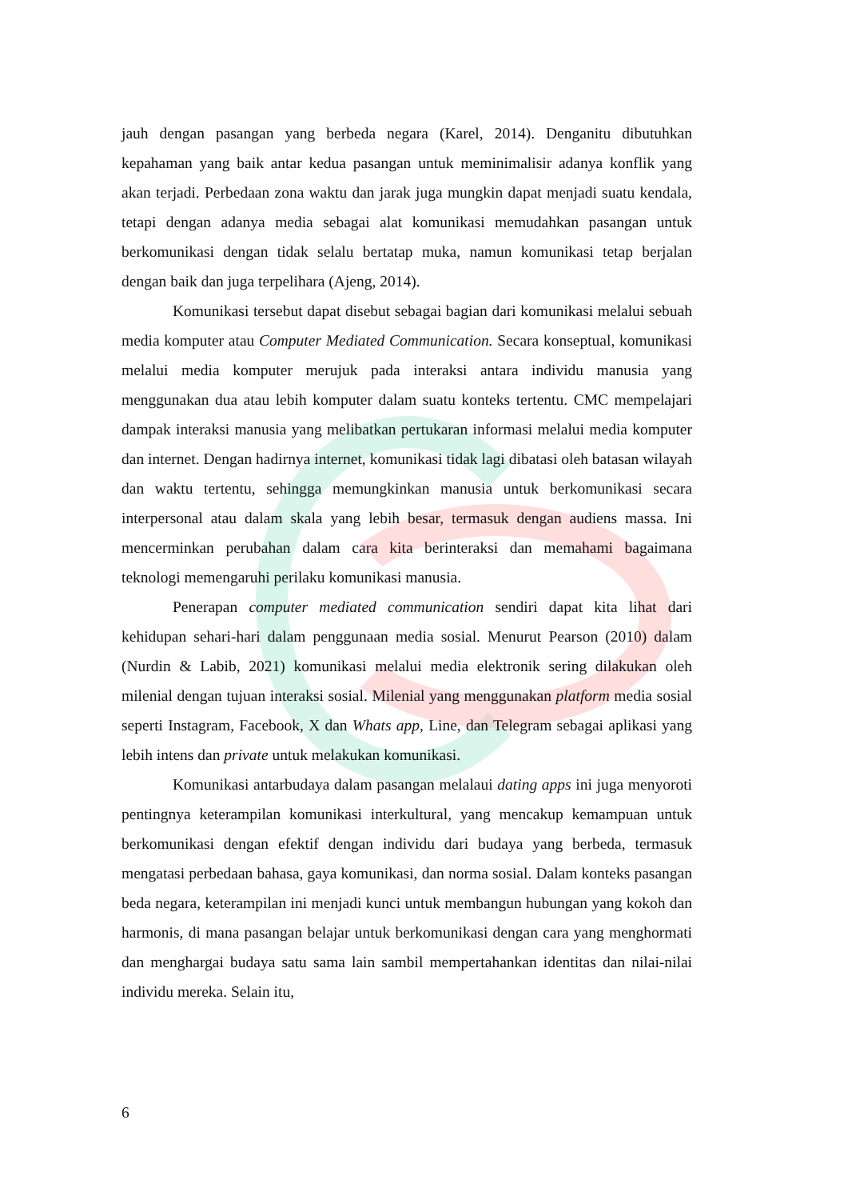jauh dengan pasangan yang berbeda negara (Karel, 2014). Denganitu dibutuhkan kepahaman yang baik antar kedua pasangan untuk meminimalisir adanya konflik yang akan terjadi. Perbedaan zona waktu dan jarak juga mungkin dapat menjadi suatu kendala, tetapi dengan adanya media sebagai alat komunikasi memudahkan pasangan untuk berkomunikasi dengan tidak selalu bertatap muka, namun komunikasi tetap berjalan dengan baik dan juga terpelihara (Ajeng, 2014).
Komunikasi tersebut dapat disebut sebagai bagian dari komunikasi melalui sebuah media komputer atau Computer Mediated Communication. Secara konseptual, komunikasi melalui media komputer merujuk pada interaksi antara individu manusia yang menggunakan dua atau lebih komputer dalam suatu konteks tertentu. CMC mempelajari dampak interaksi manusia yang melibatkan pertukaran informasi melalui media komputer dan internet. Dengan hadirnya internet, komunikasi tidak lagi dibatasi oleh batasan wilayah dan waktu tertentu, sehingga memungkinkan manusia untuk berkomunikasi secara interpersonal atau dalam skala yang lebih besar, termasuk dengan audiens massa. Ini mencerminkan perubahan dalam cara kita berinteraksi dan memahami bagaimana teknologi memengaruhi perilaku komunikasi manusia.
Penerapan computer mediated communication sendiri dapat kita lihat dari kehidupan sehari-hari dalam penggunaan media sosial. Menurut Pearson (2010) dalam (Nurdin & Labib, 2021) komunikasi melalui media elektronik sering dilakukan oleh milenial dengan tujuan interaksi sosial. Milenial yang menggunakan platform media sosial seperti Instagram, Facebook, X dan Whats app, Line, dan Telegram sebagai aplikasi yang lebih intens dan private untuk melakukan komunikasi.
Komunikasi antarbudaya dalam pasangan melalaui dating apps ini juga menyoroti pentingnya keterampilan komunikasi interkultural, yang mencakup kemampuan untuk berkomunikasi dengan efektif dengan individu dari budaya yang berbeda, termasuk mengatasi perbedaan bahasa, gaya komunikasi, dan norma sosial. Dalam konteks pasangan beda negara, keterampilan ini menjadi kunci untuk membangun hubungan yang kokoh dan harmonis, di mana pasangan belajar untuk berkomunikasi dengan cara yang menghormati dan menghargai budaya satu sama lain sambil mempertahankan identitas dan nilai-nilai individu mereka. Selain itu,
6